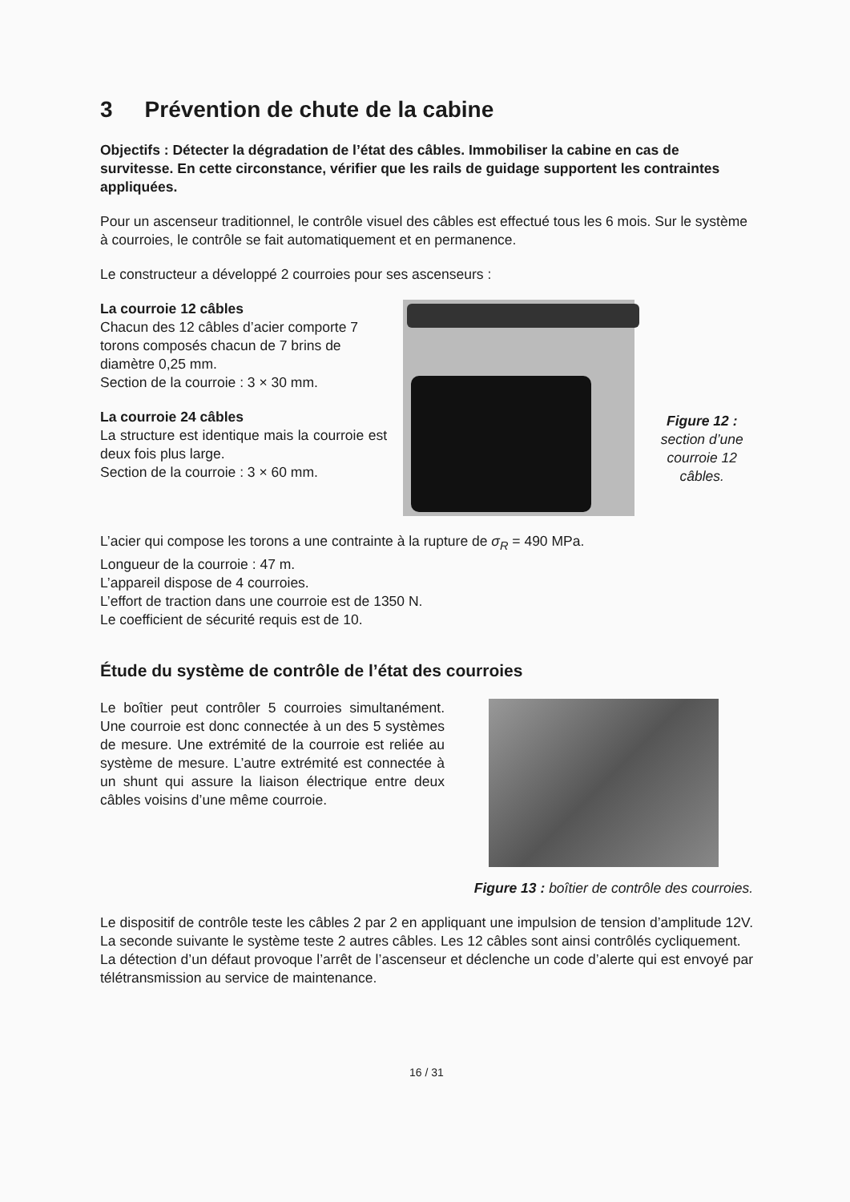3 Prévention de chute de la cabine
Objectifs : Détecter la dégradation de l’état des câbles. Immobiliser la cabine en cas de survitesse. En cette circonstance, vérifier que les rails de guidage supportent les contraintes appliquées.
Pour un ascenseur traditionnel, le contrôle visuel des câbles est effectué tous les 6 mois. Sur le système à courroies, le contrôle se fait automatiquement et en permanence.
Le constructeur a développé 2 courroies pour ses ascenseurs :
La courroie 12 câbles
Chacun des 12 câbles d’acier comporte 7 torons composés chacun de 7 brins de diamètre 0,25 mm.
Section de la courroie : 3 × 30 mm.
La courroie 24 câbles
La structure est identique mais la courroie est deux fois plus large.
Section de la courroie : 3 × 60 mm.
Figure 12 : section d’une courroie 12 câbles.
L’acier qui compose les torons a une contrainte à la rupture de σ<sub>R</sub> = 490 MPa.
Longueur de la courroie : 47 m.
L’appareil dispose de 4 courroies.
L’effort de traction dans une courroie est de 1350 N.
Le coefficient de sécurité requis est de 10.
Étude du système de contrôle de l’état des courroies
Le boîtier peut contrôler 5 courroies simultanément. Une courroie est donc connectée à un des 5 systèmes de mesure. Une extrémité de la courroie est reliée au système de mesure. L’autre extrémité est connectée à un shunt qui assure la liaison électrique entre deux câbles voisins d’une même courroie.
Figure 13 : boîtier de contrôle des courroies.
Le dispositif de contrôle teste les câbles 2 par 2 en appliquant une impulsion de tension d’amplitude 12V. La seconde suivante le système teste 2 autres câbles. Les 12 câbles sont ainsi contrôlés cycliquement.
La détection d’un défaut provoque l’arrêt de l’ascenseur et déclenche un code d’alerte qui est envoyé par télétransmission au service de maintenance.
16 / 31